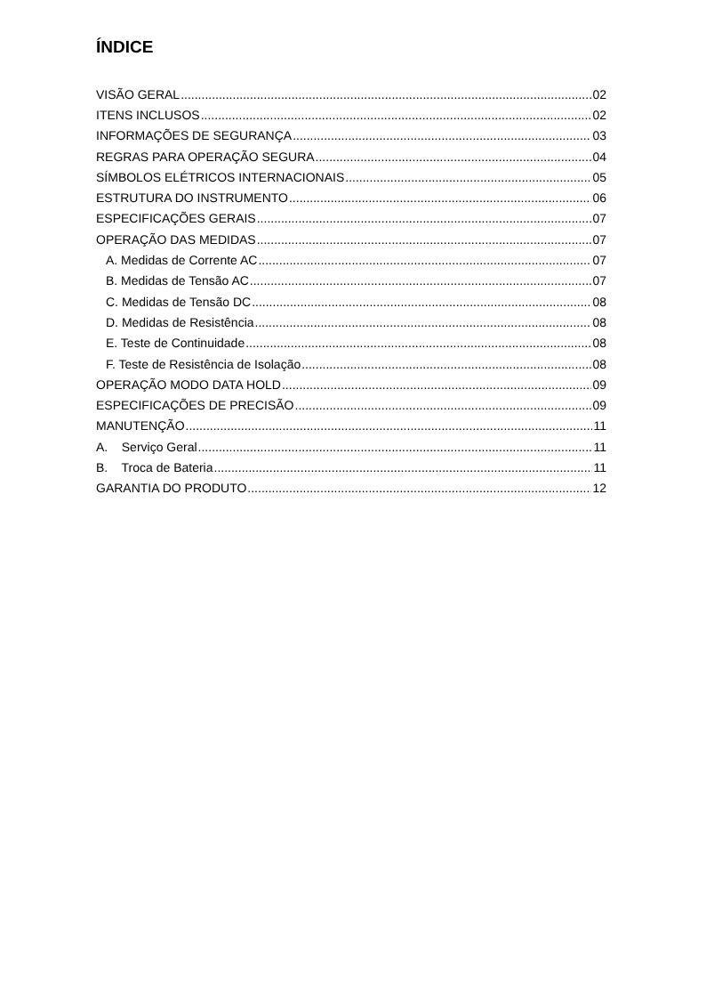ÍNDICE
VISÃO GERAL 02
ITENS INCLUSOS 02
INFORMAÇÕES DE SEGURANÇA 03
REGRAS PARA OPERAÇÃO SEGURA 04
SÍMBOLOS ELÉTRICOS INTERNACIONAIS 05
ESTRUTURA DO INSTRUMENTO 06
ESPECIFICAÇÕES GERAIS 07
OPERAÇÃO DAS MEDIDAS 07
A. Medidas de Corrente AC 07
B. Medidas de Tensão AC 07
C. Medidas de Tensão DC 08
D. Medidas de Resistência 08
E. Teste de Continuidade 08
F. Teste de Resistência de Isolação 08
OPERAÇÃO MODO DATA HOLD 09
ESPECIFICAÇÕES DE PRECISÃO 09
MANUTENÇÃO 11
A. Serviço Geral 11
B. Troca de Bateria 11
GARANTIA DO PRODUTO 12